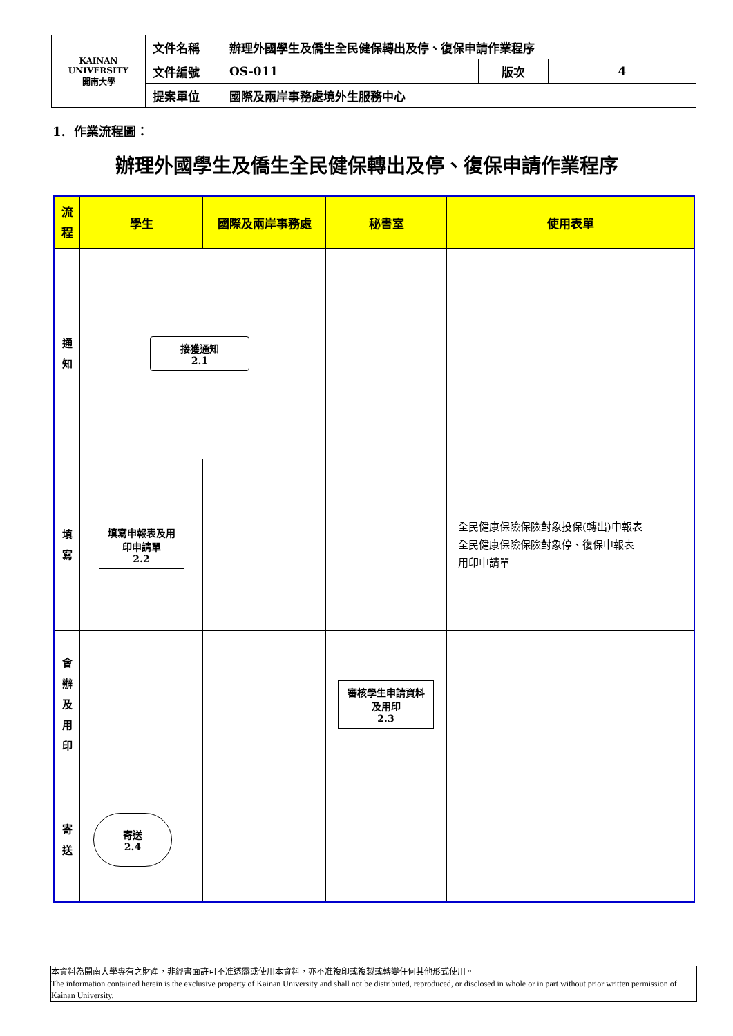| KAINAN UNIVERSITY 開南大學 | 文件名稱 | 辦理外國學生及僑生全民健保轉出及停、復保申請作業程序 | | |
| | 文件編號 | OS-011 | 版次 | 4 |
| | 提案單位 | 國際及兩岸事務處境外生服務中心 | | |
1. 作業流程圖：
辦理外國學生及僑生全民健保轉出及停、復保申請作業程序
| 流 程 | 學生 | 國際及兩岸事務處 | 秘書室 | 使用表單 |
| --- | --- | --- | --- | --- |
| 通 知 | 接獲通知 2.1 | | | |
| 填 寫 | 填寫申報表及用印申請單 2.2 | | | 全民健康保險保險對象投保(轉出)申報表 全民健康保險保險對象停、復保申報表 用印申請單 |
| 會 辦 及 用 印 | | | 審核學生申請資料及用印 2.3 | |
| 寄 送 | 寄送 2.4 | | | |
本資料為開南大學專有之財產，非經書面許可不准透露或使用本資料，亦不准複印或複製或轉變任何其他形式使用。
The information contained herein is the exclusive property of Kainan University and shall not be distributed, reproduced, or disclosed in whole or in part without prior written permission of Kainan University.